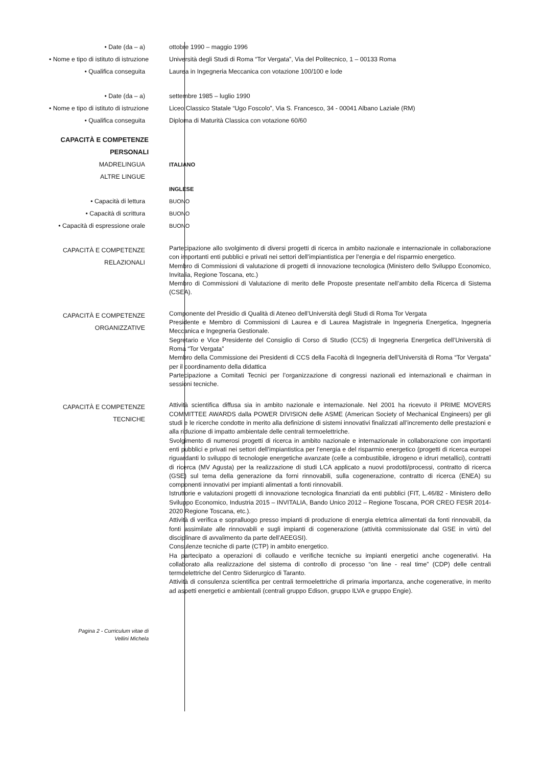• Date (da – a) ottobre 1990 – maggio 1996
• Nome e tipo di istituto di istruzione Università degli Studi di Roma “Tor Vergata”, Via del Politecnico, 1 – 00133 Roma
• Qualifica conseguita Laurea in Ingegneria Meccanica con votazione 100/100 e lode
• Date (da – a) settembre 1985 – luglio 1990
• Nome e tipo di istituto di istruzione Liceo Classico Statale “Ugo Foscolo”, Via S. Francesco, 34 - 00041 Albano Laziale (RM)
• Qualifica conseguita Diploma di Maturità Classica con votazione 60/60
CAPACITÀ E COMPETENZE
PERSONALI
MADRELINGUA ITALIANO
ALTRE LINGUE
INGLESE
• Capacità di lettura BUONO
• Capacità di scrittura BUONO
• Capacità di espressione orale BUONO
CAPACITÀ E COMPETENZE
RELAZIONALI
Partecipazione allo svolgimento di diversi progetti di ricerca in ambito nazionale e internazionale in collaborazione con importanti enti pubblici e privati nei settori dell’impiantistica per l’energia e del risparmio energetico.
Membro di Commissioni di valutazione di progetti di innovazione tecnologica (Ministero dello Sviluppo Economico, Invitalia, Regione Toscana, etc.)
Membro di Commissioni di Valutazione di merito delle Proposte presentate nell’ambito della Ricerca di Sistema (CSEA).
CAPACITÀ E COMPETENZE
ORGANIZZATIVE
Componente del Presidio di Qualità di Ateneo dell’Università degli Studi di Roma Tor Vergata
Presidente e Membro di Commissioni di Laurea e di Laurea Magistrale in Ingegneria Energetica, Ingegneria Meccanica e Ingegneria Gestionale.
Segretario e Vice Presidente del Consiglio di Corso di Studio (CCS) di Ingegneria Energetica dell’Università di Roma “Tor Vergata”
Membro della Commissione dei Presidenti di CCS della Facoltà di Ingegneria dell’Università di Roma “Tor Vergata” per il coordinamento della didattica
Partecipazione a Comitati Tecnici per l’organizzazione di congressi nazionali ed internazionali e chairman in sessioni tecniche.
CAPACITÀ E COMPETENZE
TECNICHE
Attività scientifica diffusa sia in ambito nazionale e internazionale. Nel 2001 ha ricevuto il PRIME MOVERS COMMITTEE AWARDS dalla POWER DIVISION delle ASME (American Society of Mechanical Engineers) per gli studi e le ricerche condotte in merito alla definizione di sistemi innovativi finalizzati all’incremento delle prestazioni e alla riduzione di impatto ambientale delle centrali termoelettriche.
Svolgimento di numerosi progetti di ricerca in ambito nazionale e internazionale in collaborazione con importanti enti pubblici e privati nei settori dell’impiantistica per l’energia e del risparmio energetico (progetti di ricerca europei riguardanti lo sviluppo di tecnologie energetiche avanzate (celle a combustibile, idrogeno e idruri metallici), contratti di ricerca (MV Agusta) per la realizzazione di studi LCA applicato a nuovi prodotti/processi, contratto di ricerca (GSE) sul tema della generazione da forni rinnovabili, sulla cogenerazione, contratto di ricerca (ENEA) su componenti innovativi per impianti alimentati a fonti rinnovabili.
Istruttorie e valutazioni progetti di innovazione tecnologica finanziati da enti pubblici (FIT, L.46/82 - Ministero dello Sviluppo Economico, Industria 2015 – INVITALIA, Bando Unico 2012 – Regione Toscana, POR CREO FESR 2014-2020 Regione Toscana, etc.).
Attività di verifica e sopralluogo presso impianti di produzione di energia elettrica alimentati da fonti rinnovabili, da fonti assimilate alle rinnovabili e sugli impianti di cogenerazione (attività commissionate dal GSE in virtù del disciplinare di avvalimento da parte dell’AEEGSI).
Consulenze tecniche di parte (CTP) in ambito energetico.
Ha partecipato a operazioni di collaudo e verifiche tecniche su impianti energetici anche cogenerativi. Ha collaborato alla realizzazione del sistema di controllo di processo “on line - real time” (CDP) delle centrali termoelettriche del Centro Siderurgico di Taranto.
Attività di consulenza scientifica per centrali termoelettriche di primaria importanza, anche cogenerative, in merito ad aspetti energetici e ambientali (centrali gruppo Edison, gruppo ILVA e gruppo Engie).
Pagina 2 - Curriculum vitae di
Vellini Michela